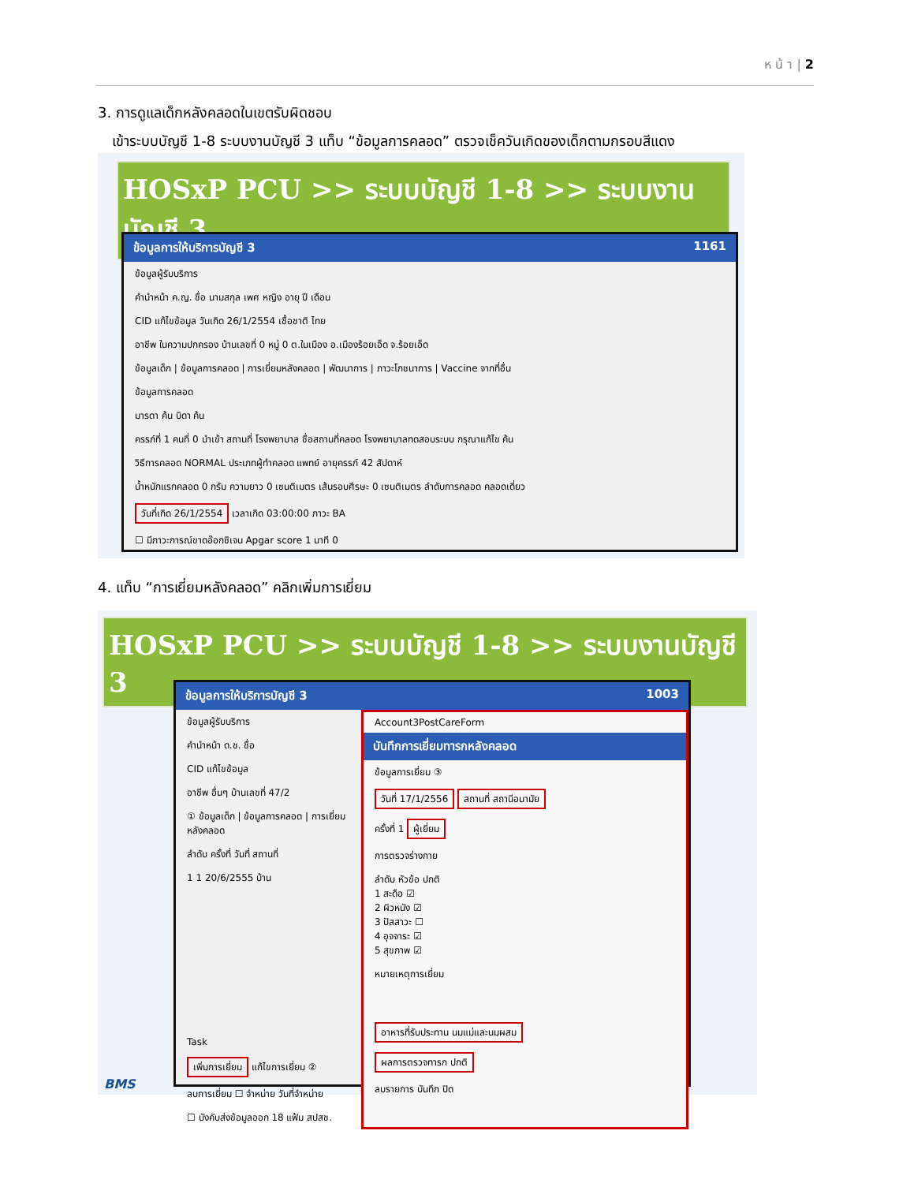ห น้ า | 2
3. การดูแลเด็กหลังคลอดในเขตรับผิดชอบ
เข้าระบบบัญชี 1-8 ระบบงานบัญชี 3 แท็บ “ข้อมูลการคลอด” ตรวจเช็ควันเกิดของเด็กตามกรอบสีแดง
HOSxP PCU >> ระบบบัญชี 1-8 >> ระบบงานบัญชี 3
ข้อมูลการให้บริการบัญชี 3 1161
ข้อมูลผู้รับบริการ
คำนำหน้า ค.ญ. ชื่อ นามสกุล เพศ หญิง อายุ ปี เดือน
CID แก้ไขข้อมูล วันเกิด 26/1/2554 เชื้อชาติ ไทย
อาชีพ ในความปกครอง บ้านเลขที่ 0 หมู่ 0 ต.ในเมือง อ.เมืองร้อยเอ็ด จ.ร้อยเอ็ด
ข้อมูลเด็ก | ข้อมูลการคลอด | การเยี่ยมหลังคลอด | พัฒนาการ | ภาวะโภชนาการ | Vaccine จากที่อื่น
ข้อมูลการคลอด
มารดา ค้น บิดา ค้น
ครรภ์ที่ 1 คนที่ 0 นำเข้า สถานที่ โรงพยาบาล ชื่อสถานที่คลอด โรงพยาบาลทดสอบระบบ กรุณาแก้ไข ค้น
วิธีการคลอด NORMAL ประเภทผู้ทำคลอด แพทย์ อายุครรภ์ 42 สัปดาห์
น้ำหนักแรกคลอด 0 กรัม ความยาว 0 เซนติเมตร เส้นรอบศีรษะ 0 เซนติเมตร ลำดับการคลอด คลอดเดี่ยว
วันที่เกิด 26/1/2554 เวลาเกิด 03:00:00 ภาวะ BA
☐ มีภาวะการณ์ขาดอ๊อกซิเจน Apgar score 1 นาที 0
4. แท็บ “การเยี่ยมหลังคลอด” คลิกเพิ่มการเยี่ยม
HOSxP PCU >> ระบบบัญชี 1-8 >> ระบบงานบัญชี 3
ข้อมูลการให้บริการบัญชี 3 1003
ข้อมูลผู้รับบริการ
คำนำหน้า ด.ช. ชื่อ
CID แก้ไขข้อมูล
อาชีพ อื่นๆ บ้านเลขที่ 47/2
① ข้อมูลเด็ก | ข้อมูลการคลอด | การเยี่ยมหลังคลอด
ลำดับ ครั้งที่ วันที่ สถานที่
1 1 20/6/2555 บ้าน
Task
เพิ่มการเยี่ยม แก้ไขการเยี่ยม ②
ลบการเยี่ยม ☐ จำหน่าย วันที่จำหน่าย
☐ บังคับส่งข้อมูลออก 18 แฟ้ม สปสช.
Account3PostCareForm
บันทึกการเยี่ยมทารกหลังคลอด
ข้อมูลการเยี่ยม ③
วันที่ 17/1/2556 สถานที่ สถานีอนามัย
ครั้งที่ 1 ผู้เยี่ยม
การตรวจร่างกาย
ลำดับ หัวข้อ ปกติ
1 สะดือ ☑
2 ผิวหนัง ☑
3 ปัสสาวะ ☐
4 อุจจาระ ☑
5 สุขภาพ ☑
หมายเหตุการเยี่ยม
อาหารที่รับประทาน นมแม่และนมผสม
ผลการตรวจทารก ปกติ
ลบรายการ บันทึก ปิด
BMS